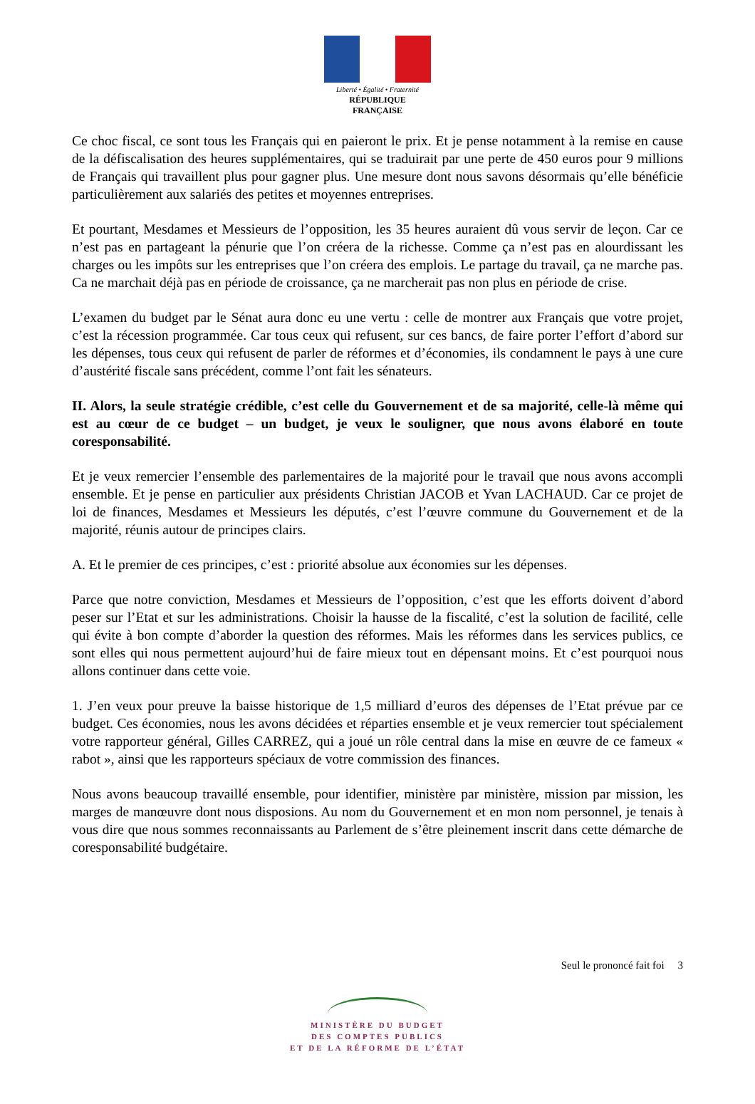Liberté • Égalité • Fraternité
RÉPUBLIQUE FRANÇAISE
Ce choc fiscal, ce sont tous les Français qui en paieront le prix. Et je pense notamment à la remise en cause de la défiscalisation des heures supplémentaires, qui se traduirait par une perte de 450 euros pour 9 millions de Français qui travaillent plus pour gagner plus. Une mesure dont nous savons désormais qu’elle bénéficie particulièrement aux salariés des petites et moyennes entreprises.
Et pourtant, Mesdames et Messieurs de l’opposition, les 35 heures auraient dû vous servir de leçon. Car ce n’est pas en partageant la pénurie que l’on créera de la richesse. Comme ça n’est pas en alourdissant les charges ou les impôts sur les entreprises que l’on créera des emplois. Le partage du travail, ça ne marche pas. Ca ne marchait déjà pas en période de croissance, ça ne marcherait pas non plus en période de crise.
L’examen du budget par le Sénat aura donc eu une vertu : celle de montrer aux Français que votre projet, c’est la récession programmée. Car tous ceux qui refusent, sur ces bancs, de faire porter l’effort d’abord sur les dépenses, tous ceux qui refusent de parler de réformes et d’économies, ils condamnent le pays à une cure d’austérité fiscale sans précédent, comme l’ont fait les sénateurs.
II. Alors, la seule stratégie crédible, c’est celle du Gouvernement et de sa majorité, celle-là même qui est au cœur de ce budget – un budget, je veux le souligner, que nous avons élaboré en toute coresponsabilité.
Et je veux remercier l’ensemble des parlementaires de la majorité pour le travail que nous avons accompli ensemble. Et je pense en particulier aux présidents Christian JACOB et Yvan LACHAUD. Car ce projet de loi de finances, Mesdames et Messieurs les députés, c’est l’œuvre commune du Gouvernement et de la majorité, réunis autour de principes clairs.
A. Et le premier de ces principes, c’est : priorité absolue aux économies sur les dépenses.
Parce que notre conviction, Mesdames et Messieurs de l’opposition, c’est que les efforts doivent d’abord peser sur l’Etat et sur les administrations. Choisir la hausse de la fiscalité, c’est la solution de facilité, celle qui évite à bon compte d’aborder la question des réformes. Mais les réformes dans les services publics, ce sont elles qui nous permettent aujourd’hui de faire mieux tout en dépensant moins. Et c’est pourquoi nous allons continuer dans cette voie.
1. J’en veux pour preuve la baisse historique de 1,5 milliard d’euros des dépenses de l’Etat prévue par ce budget. Ces économies, nous les avons décidées et réparties ensemble et je veux remercier tout spécialement votre rapporteur général, Gilles CARREZ, qui a joué un rôle central dans la mise en œuvre de ce fameux « rabot », ainsi que les rapporteurs spéciaux de votre commission des finances.
Nous avons beaucoup travaillé ensemble, pour identifier, ministère par ministère, mission par mission, les marges de manœuvre dont nous disposions. Au nom du Gouvernement et en mon nom personnel, je tenais à vous dire que nous sommes reconnaissants au Parlement de s’être pleinement inscrit dans cette démarche de coresponsabilité budgétaire.
Seul le prononcé fait foi 3
MINISTÈRE DU BUDGET
DES COMPTES PUBLICS
ET DE LA RÉFORME DE L’ÉTAT